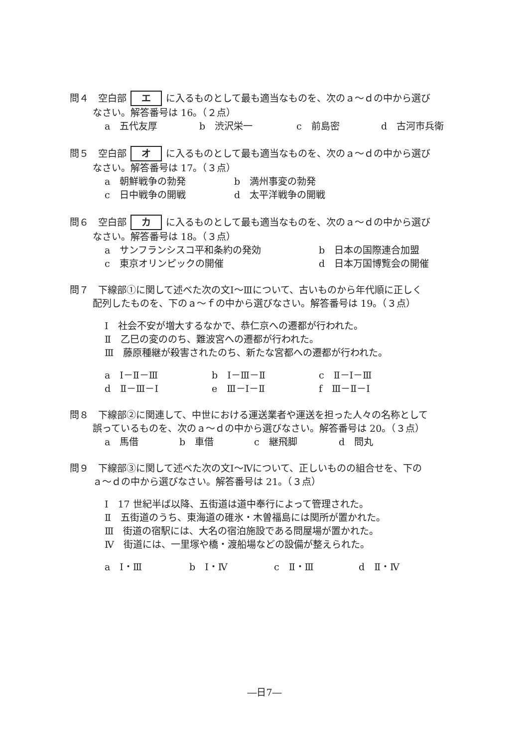問４　空白部 エ に入るものとして最も適当なものを、次のａ～ｄの中から選び
なさい。解答番号は 16。（２点）
a　五代友厚 b　渋沢栄一 c　前島密 d　古河市兵衛
問５　空白部 オ に入るものとして最も適当なものを、次のａ～ｄの中から選び
なさい。解答番号は 17。（３点）
a　朝鮮戦争の勃発 b　満州事変の勃発
c　日中戦争の開戦 d　太平洋戦争の開戦
問６　空白部 カ に入るものとして最も適当なものを、次のａ～ｄの中から選び
なさい。解答番号は 18。（３点）
a　サンフランシスコ平和条約の発効 b　日本の国際連合加盟
c　東京オリンピックの開催 d　日本万国博覧会の開催
問７　下線部①に関して述べた次の文Ⅰ～Ⅲについて、古いものから年代順に正しく
配列したものを、下のａ～ｆの中から選びなさい。解答番号は 19。（３点）
Ⅰ　社会不安が増大するなかで、恭仁京への遷都が行われた。
Ⅱ　乙巳の変ののち、難波宮への遷都が行われた。
Ⅲ　藤原種継が殺害されたのち、新たな宮都への遷都が行われた。
a　Ⅰ－Ⅱ－Ⅲ b　Ⅰ－Ⅲ－Ⅱ c　Ⅱ－Ⅰ－Ⅲ
d　Ⅱ－Ⅲ－Ⅰ e　Ⅲ－Ⅰ－Ⅱ f　Ⅲ－Ⅱ－Ⅰ
問８　下線部②に関連して、中世における運送業者や運送を担った人々の名称として
誤っているものを、次のａ～ｄの中から選びなさい。解答番号は 20。（３点）
a　馬借 b　車借 c　継飛脚 d　問丸
問９　下線部③に関して述べた次の文Ⅰ～Ⅳについて、正しいものの組合せを、下の
ａ～ｄの中から選びなさい。解答番号は 21。（３点）
Ⅰ　17 世紀半ば以降、五街道は道中奉行によって管理された。
Ⅱ　五街道のうち、東海道の碓氷・木曽福島には関所が置かれた。
Ⅲ　街道の宿駅には、大名の宿泊施設である問屋場が置かれた。
Ⅳ　街道には、一里塚や橋・渡船場などの設備が整えられた。
a　Ⅰ・Ⅲ b　Ⅰ・Ⅳ c　Ⅱ・Ⅲ d　Ⅱ・Ⅳ
―日7―